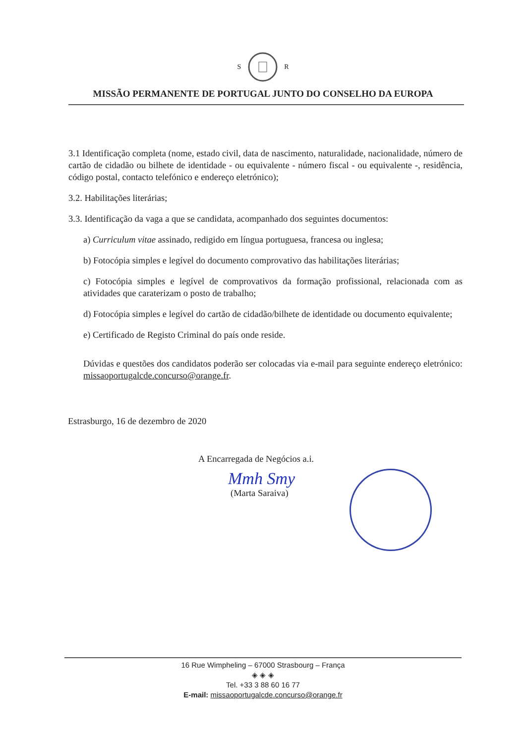S R
MISSÃO PERMANENTE DE PORTUGAL JUNTO DO CONSELHO DA EUROPA
3.1 Identificação completa (nome, estado civil, data de nascimento, naturalidade, nacionalidade, número de cartão de cidadão ou bilhete de identidade - ou equivalente - número fiscal - ou equivalente -, residência, código postal, contacto telefónico e endereço eletrónico);
3.2. Habilitações literárias;
3.3. Identificação da vaga a que se candidata, acompanhado dos seguintes documentos:
a) Curriculum vitae assinado, redigido em língua portuguesa, francesa ou inglesa;
b) Fotocópia simples e legível do documento comprovativo das habilitações literárias;
c) Fotocópia simples e legível de comprovativos da formação profissional, relacionada com as atividades que caraterizam o posto de trabalho;
d) Fotocópia simples e legível do cartão de cidadão/bilhete de identidade ou documento equivalente;
e) Certificado de Registo Criminal do país onde reside.
Dúvidas e questões dos candidatos poderão ser colocadas via e-mail para seguinte endereço eletrónico: missaoportugalcde.concurso@orange.fr.
Estrasburgo, 16 de dezembro de 2020
A Encarregada de Negócios a.i.
Mmh Smy
(Marta Saraiva)
16 Rue Wimpheling – 67000 Strasbourg – França
◈ ◈ ◈
Tel. +33 3 88 60 16 77
E-mail: missaoportugalcde.concurso@orange.fr